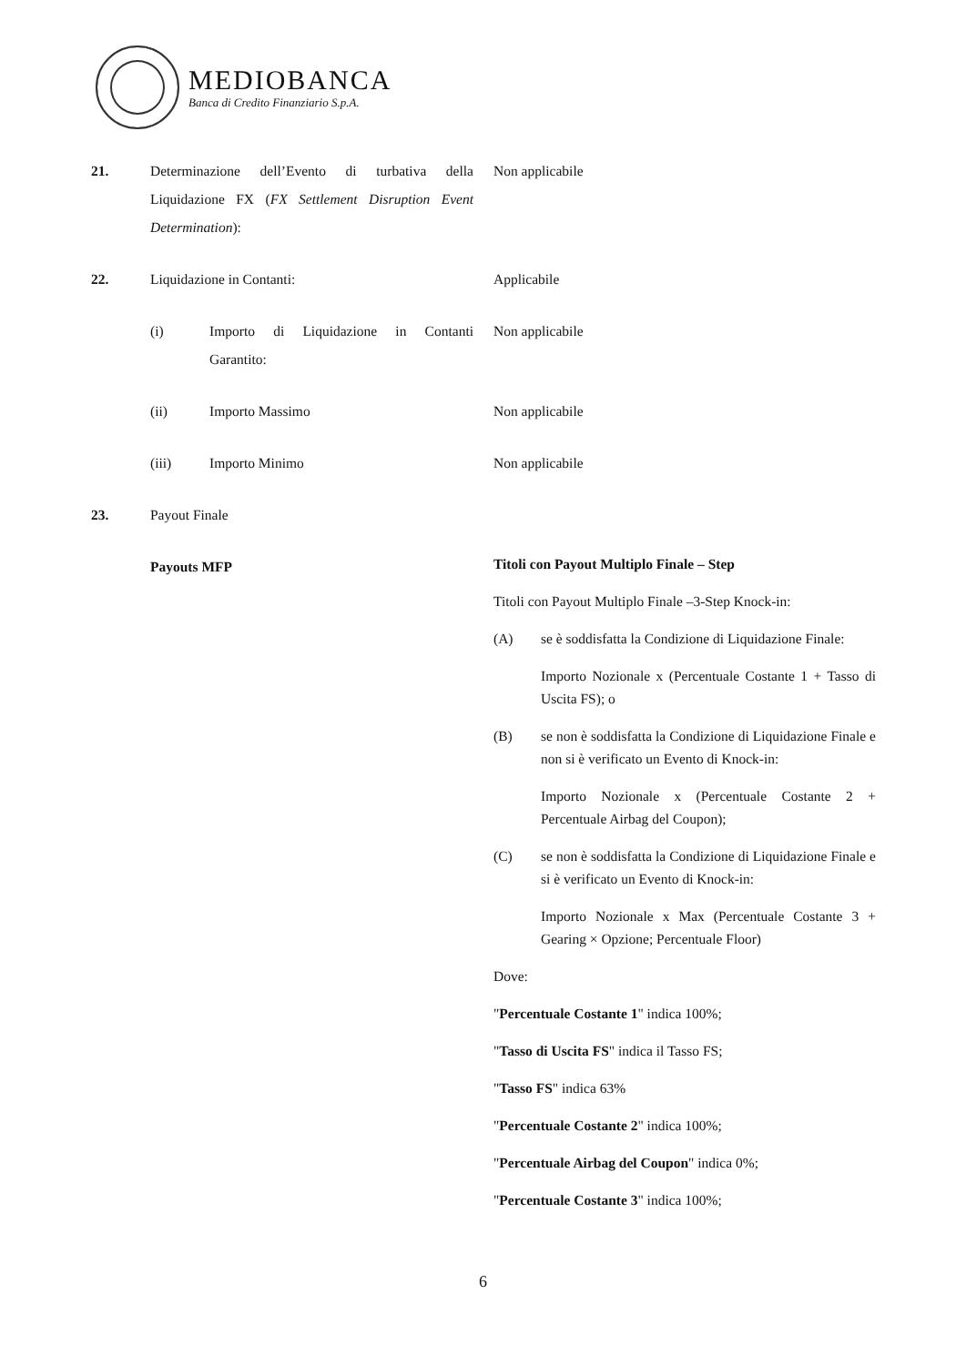MEDIOBANCA
Banca di Credito Finanziario S.p.A.
21. Determinazione dell’Evento di turbativa della Liquidazione FX (FX Settlement Disruption Event Determination):
Non applicabile
22. Liquidazione in Contanti: Applicabile
(i) Importo di Liquidazione in Contanti Garantito:
Non applicabile
(ii) Importo Massimo Non applicabile
(iii) Importo Minimo Non applicabile
23. Payout Finale
Payouts MFP
Titoli con Payout Multiplo Finale – Step
Titoli con Payout Multiplo Finale –3-Step Knock-in:
(A) se è soddisfatta la Condizione di Liquidazione Finale:
Importo Nozionale x (Percentuale Costante 1 + Tasso di Uscita FS); o
(B) se non è soddisfatta la Condizione di Liquidazione Finale e non si è verificato un Evento di Knock-in:
Importo Nozionale x (Percentuale Costante 2 + Percentuale Airbag del Coupon);
(C) se non è soddisfatta la Condizione di Liquidazione Finale e si è verificato un Evento di Knock-in:
Importo Nozionale x Max (Percentuale Costante 3 + Gearing × Opzione; Percentuale Floor)
Dove:
"Percentuale Costante 1" indica 100%;
"Tasso di Uscita FS" indica il Tasso FS;
"Tasso FS" indica 63%
"Percentuale Costante 2" indica 100%;
"Percentuale Airbag del Coupon" indica 0%;
"Percentuale Costante 3" indica 100%;
6